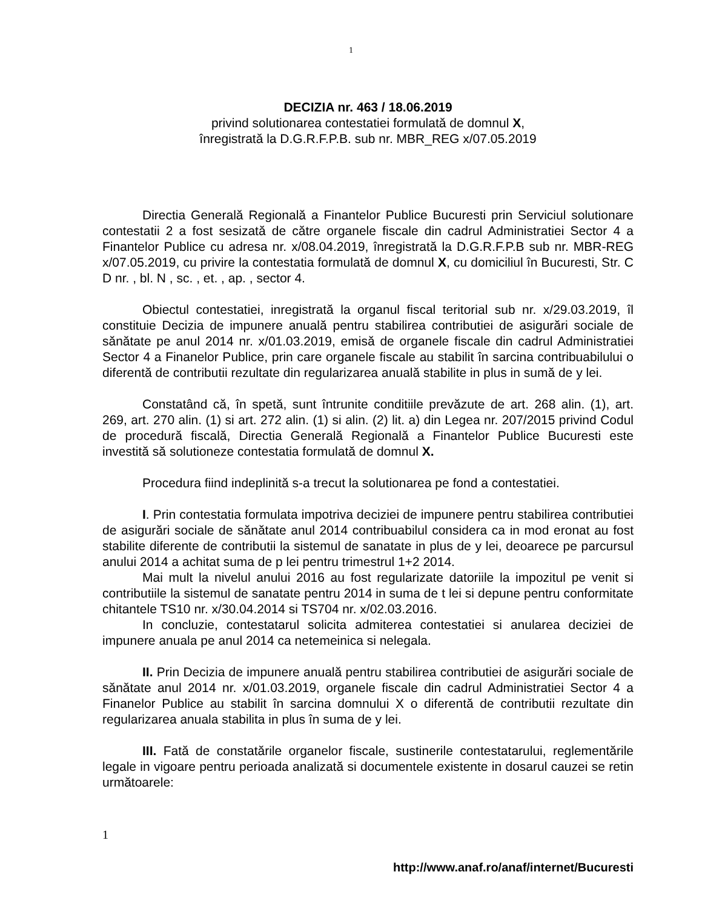1
DECIZIA nr. 463 / 18.06.2019
privind solutionarea contestatiei formulată de domnul X,
înregistrată la D.G.R.F.P.B. sub nr. MBR_REG x/07.05.2019
Directia Generală Regională a Finantelor Publice Bucuresti prin Serviciul solutionare contestatii 2 a fost sesizată de către organele fiscale din cadrul Administratiei Sector 4 a Finantelor Publice cu adresa nr. x/08.04.2019, înregistrată la D.G.R.F.P.B sub nr. MBR-REG x/07.05.2019, cu privire la contestatia formulată de domnul X, cu domiciliul în Bucuresti, Str. C D nr. , bl. N , sc. , et. , ap. , sector 4.
Obiectul contestatiei, inregistrată la organul fiscal teritorial sub nr. x/29.03.2019, îl constituie Decizia de impunere anuală pentru stabilirea contributiei de asigurări sociale de sănătate pe anul 2014 nr. x/01.03.2019, emisă de organele fiscale din cadrul Administratiei Sector 4 a Finanelor Publice, prin care organele fiscale au stabilit în sarcina contribuabilului o diferentă de contributii rezultate din regularizarea anuală stabilite in plus in sumă de y lei.
Constatând că, în spetă, sunt întrunite conditiile prevăzute de art. 268 alin. (1), art. 269, art. 270 alin. (1) si art. 272 alin. (1) si alin. (2) lit. a) din Legea nr. 207/2015 privind Codul de procedură fiscală, Directia Generală Regională a Finantelor Publice Bucuresti este investită să solutioneze contestatia formulată de domnul X.
Procedura fiind indeplinită s-a trecut la solutionarea pe fond a contestatiei.
I. Prin contestatia formulata impotriva deciziei de impunere pentru stabilirea contributiei de asigurări sociale de sănătate anul 2014 contribuabilul considera ca in mod eronat au fost stabilite diferente de contributii la sistemul de sanatate in plus de y lei, deoarece pe parcursul anului 2014 a achitat suma de p lei pentru trimestrul 1+2 2014.
Mai mult la nivelul anului 2016 au fost regularizate datoriile la impozitul pe venit si contributiile la sistemul de sanatate pentru 2014 in suma de t lei si depune pentru conformitate chitantele TS10 nr. x/30.04.2014 si TS704 nr. x/02.03.2016.
In concluzie, contestatarul solicita admiterea contestatiei si anularea deciziei de impunere anuala pe anul 2014 ca netemeinica si nelegala.
II. Prin Decizia de impunere anuală pentru stabilirea contributiei de asigurări sociale de sănătate anul 2014 nr. x/01.03.2019, organele fiscale din cadrul Administratiei Sector 4 a Finanelor Publice au stabilit în sarcina domnului X o diferentă de contributii rezultate din regularizarea anuala stabilita in plus în suma de y lei.
III. Fată de constatările organelor fiscale, sustinerile contestatarului, reglementările legale in vigoare pentru perioada analizată si documentele existente in dosarul cauzei se retin următoarele:
1
http://www.anaf.ro/anaf/internet/Bucuresti